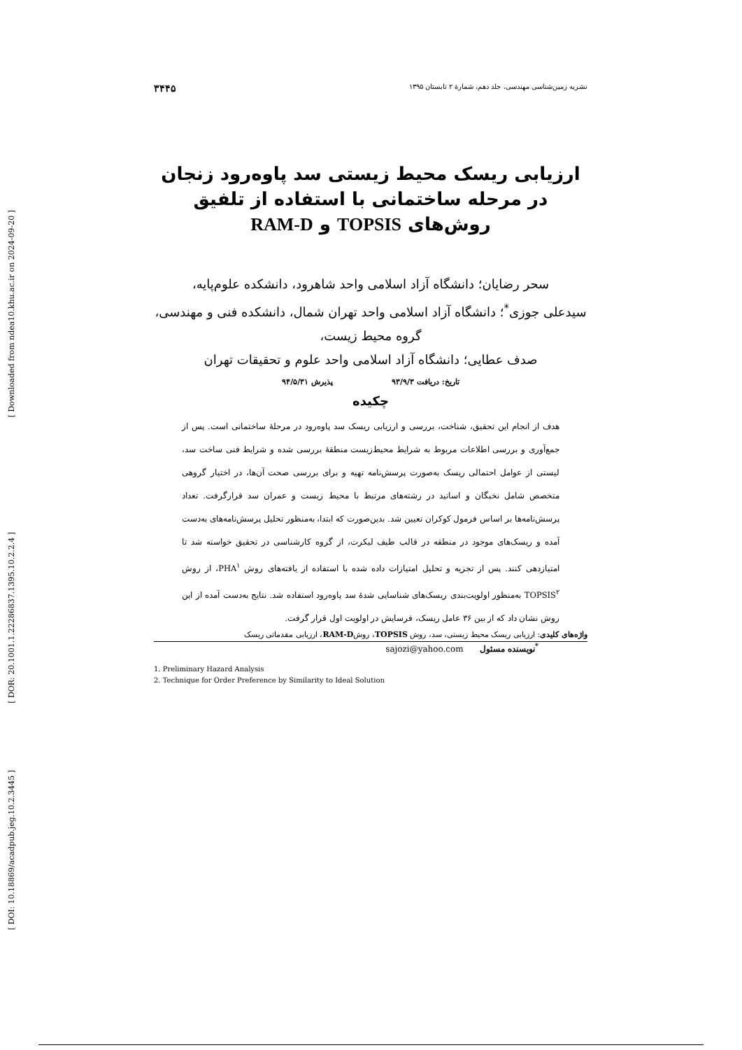[ Downloaded from ndea10.khu.ac.ir on 2024-09-20 ]
[ DOR: 20.1001.1.22286837.1395.10.2.2.4 ]
[ DOI: 10.18869/acadpub.jeg.10.2.3445 ]
نشریه زمین‌شناسی مهندسی، جلد دهم، شمارهٔ ۲ تابستان ۱۳۹۵ ۳۴۴۵
ارزیابی ریسک محیط زیستی سد پاوه‌رود زنجان در مرحله ساختمانی با استفاده از تلفیق روش‌های TOPSIS و RAM-D
سحر رضایان؛ دانشگاه آزاد اسلامی واحد شاهرود، دانشکده علوم‌پایه،
سیدعلی جوزی<sup>*</sup>؛ دانشگاه آزاد اسلامی واحد تهران شمال، دانشکده فنی و مهندسی، گروه محیط زیست،
صدف عطایی؛ دانشگاه آزاد اسلامی واحد علوم و تحقیقات تهران
تاریخ: دریافت ۹۳/۹/۳ پذیرش ۹۴/۵/۳۱
چکیده
هدف از انجام این تحقیق، شناخت، بررسی و ارزیابی ریسک سد پاوه‌رود در مرحلهٔ ساختمانی است. پس از جمع‌آوری و بررسی اطلاعات مربوط به شرایط محیط‌زیست منطقهٔ بررسی شده و شرایط فنی ساخت سد، لیستی از عوامل احتمالی ریسک به‌صورت پرسش‌نامه تهیه و برای بررسی صحت آن‌ها، در اختیار گروهی متخصص شامل نخبگان و اساتید در رشته‌های مرتبط با محیط زیست و عمران سد قرارگرفت. تعداد پرسش‌نامه‌ها بر اساس فرمول کوکران تعیین شد. بدین‌صورت که ابتدا، به‌منظور تحلیل پرسش‌نامه‌های به‌دست آمده و ریسک‌های موجود در منطقه در قالب طیف لیکرت، از گروه کارشناسی در تحقیق خواسته شد تا امتیازدهی کنند. پس از تجزیه و تحلیل امتیازات داده شده با استفاده از یافته‌های روش PHA<sup>۱</sup>، از روش TOPSIS<sup>۲</sup> به‌منظور اولویت‌بندی ریسک‌های شناسایی شدهٔ سد پاوه‌رود استفاده شد. نتایج به‌دست آمده از این روش نشان داد که از بین ۳۶ عامل ریسک، فرسایش در اولویت اول قرار گرفت.
واژه‌های کلیدی: ارزیابی ریسک محیط زیستی، سد، روش TOPSIS، روشRAM-D، ارزیابی مقدماتی ریسک
<sup>*</sup> نویسنده مسئول sajozi@yahoo.com
1. Preliminary Hazard Analysis
2. Technique for Order Preference by Similarity to Ideal Solution